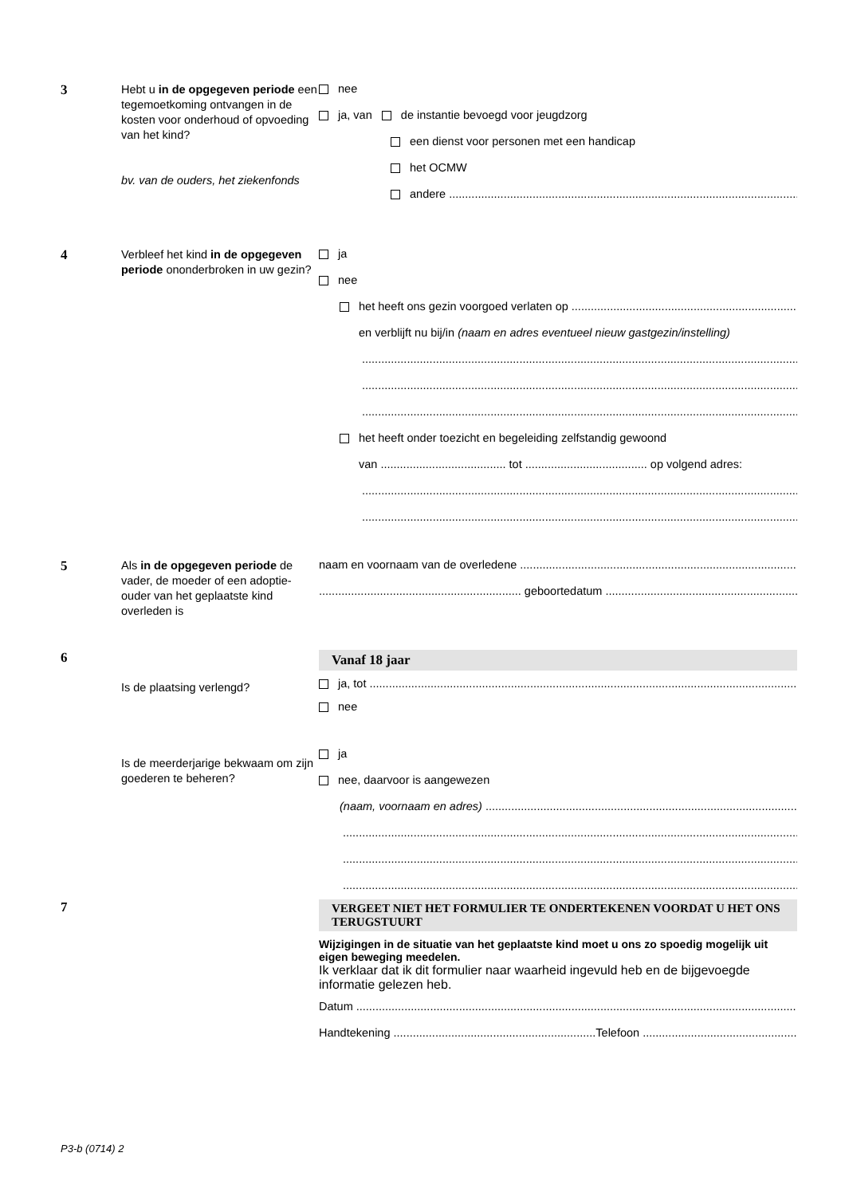3
Hebt u in de opgegeven periode een tegemoetkoming ontvangen in de kosten voor onderhoud of opvoeding van het kind?
bv. van de ouders, het ziekenfonds
nee
ja, van de instantie bevoegd voor jeugdzorg
een dienst voor personen met een handicap
het OCMW
andere
4
Verbleef het kind in de opgegeven periode ononderbroken in uw gezin?
ja
nee
het heeft ons gezin voorgoed verlaten op
en verblijft nu bij/in (naam en adres eventueel nieuw gastgezin/instelling)
het heeft onder toezicht en begeleiding zelfstandig gewoond
van ....................................... tot ...................................... op volgend adres:
5
Als in de opgegeven periode de vader, de moeder of een adoptie-ouder van het geplaatste kind overleden is
naam en voornaam van de overledene
............................................................... geboortedatum
6
Is de plaatsing verlengd?
Is de meerderjarige bekwaam om zijn goederen te beheren?
Vanaf 18 jaar
ja, tot
nee
ja
nee, daarvoor is aangewezen
(naam, voornaam en adres)
7
VERGEET NIET HET FORMULIER TE ONDERTEKENEN VOORDAT U HET ONS TERUGSTUURT
Wijzigingen in de situatie van het geplaatste kind moet u ons zo spoedig mogelijk uit eigen beweging meedelen.
Ik verklaar dat ik dit formulier naar waarheid ingevuld heb en de bijgevoegde informatie gelezen heb.
Datum
Handtekening ...............................................................Telefoon
P3-b (0714) 2